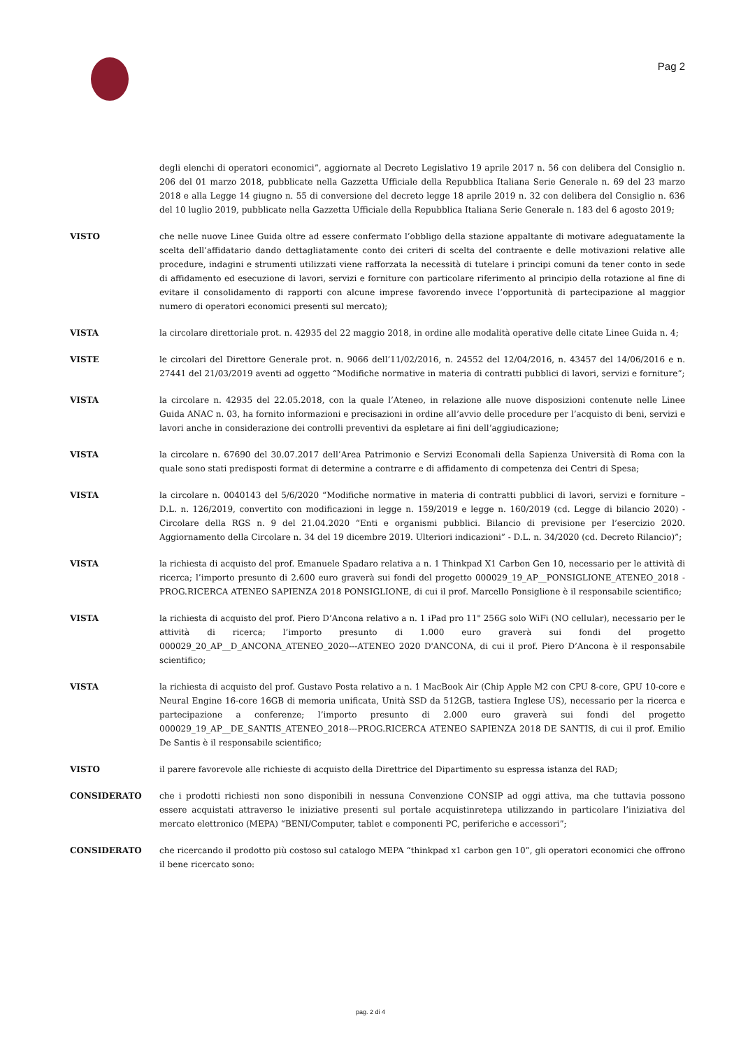Pag 2
degli elenchi di operatori economici”, aggiornate al Decreto Legislativo 19 aprile 2017 n. 56 con delibera del Consiglio n. 206 del 01 marzo 2018, pubblicate nella Gazzetta Ufficiale della Repubblica Italiana Serie Generale n. 69 del 23 marzo 2018 e alla Legge 14 giugno n. 55 di conversione del decreto legge 18 aprile 2019 n. 32 con delibera del Consiglio n. 636 del 10 luglio 2019, pubblicate nella Gazzetta Ufficiale della Repubblica Italiana Serie Generale n. 183 del 6 agosto 2019;
VISTO che nelle nuove Linee Guida oltre ad essere confermato l’obbligo della stazione appaltante di motivare adeguatamente la scelta dell’affidatario dando dettagliatamente conto dei criteri di scelta del contraente e delle motivazioni relative alle procedure, indagini e strumenti utilizzati viene rafforzata la necessità di tutelare i principi comuni da tener conto in sede di affidamento ed esecuzione di lavori, servizi e forniture con particolare riferimento al principio della rotazione al fine di evitare il consolidamento di rapporti con alcune imprese favorendo invece l’opportunità di partecipazione al maggior numero di operatori economici presenti sul mercato);
VISTA la circolare direttoriale prot. n. 42935 del 22 maggio 2018, in ordine alle modalità operative delle citate Linee Guida n. 4;
VISTE le circolari del Direttore Generale prot. n. 9066 dell’11/02/2016, n. 24552 del 12/04/2016, n. 43457 del 14/06/2016 e n. 27441 del 21/03/2019 aventi ad oggetto “Modifiche normative in materia di contratti pubblici di lavori, servizi e forniture”;
VISTA la circolare n. 42935 del 22.05.2018, con la quale l’Ateneo, in relazione alle nuove disposizioni contenute nelle Linee Guida ANAC n. 03, ha fornito informazioni e precisazioni in ordine all’avvio delle procedure per l’acquisto di beni, servizi e lavori anche in considerazione dei controlli preventivi da espletare ai fini dell’aggiudicazione;
VISTA la circolare n. 67690 del 30.07.2017 dell’Area Patrimonio e Servizi Economali della Sapienza Università di Roma con la quale sono stati predisposti format di determine a contrarre e di affidamento di competenza dei Centri di Spesa;
VISTA la circolare n. 0040143 del 5/6/2020 “Modifiche normative in materia di contratti pubblici di lavori, servizi e forniture – D.L. n. 126/2019, convertito con modificazioni in legge n. 159/2019 e legge n. 160/2019 (cd. Legge di bilancio 2020) - Circolare della RGS n. 9 del 21.04.2020 “Enti e organismi pubblici. Bilancio di previsione per l’esercizio 2020. Aggiornamento della Circolare n. 34 del 19 dicembre 2019. Ulteriori indicazioni” - D.L. n. 34/2020 (cd. Decreto Rilancio)”;
VISTA la richiesta di acquisto del prof. Emanuele Spadaro relativa a n. 1 Thinkpad X1 Carbon Gen 10, necessario per le attività di ricerca; l’importo presunto di 2.600 euro graverà sui fondi del progetto 000029_19_AP__PONSIGLIONE_ATENEO_2018 - PROG.RICERCA ATENEO SAPIENZA 2018 PONSIGLIONE, di cui il prof. Marcello Ponsiglione è il responsabile scientifico;
VISTA la richiesta di acquisto del prof. Piero D’Ancona relativo a n. 1 iPad pro 11" 256G solo WiFi (NO cellular), necessario per le attività di ricerca; l’importo presunto di 1.000 euro graverà sui fondi del progetto 000029_20_AP__D_ANCONA_ATENEO_2020---ATENEO 2020 D'ANCONA, di cui il prof. Piero D’Ancona è il responsabile scientifico;
VISTA la richiesta di acquisto del prof. Gustavo Posta relativo a n. 1 MacBook Air (Chip Apple M2 con CPU 8-core, GPU 10-core e Neural Engine 16-core 16GB di memoria unificata, Unità SSD da 512GB, tastiera Inglese US), necessario per la ricerca e partecipazione a conferenze; l’importo presunto di 2.000 euro graverà sui fondi del progetto 000029_19_AP__DE_SANTIS_ATENEO_2018---PROG.RICERCA ATENEO SAPIENZA 2018 DE SANTIS, di cui il prof. Emilio De Santis è il responsabile scientifico;
VISTO il parere favorevole alle richieste di acquisto della Direttrice del Dipartimento su espressa istanza del RAD;
CONSIDERATO che i prodotti richiesti non sono disponibili in nessuna Convenzione CONSIP ad oggi attiva, ma che tuttavia possono essere acquistati attraverso le iniziative presenti sul portale acquistinretepa utilizzando in particolare l’iniziativa del mercato elettronico (MEPA) “BENI/Computer, tablet e componenti PC, periferiche e accessori”;
CONSIDERATO che ricercando il prodotto più costoso sul catalogo MEPA “thinkpad x1 carbon gen 10”, gli operatori economici che offrono il bene ricercato sono:
pag. 2 di 4